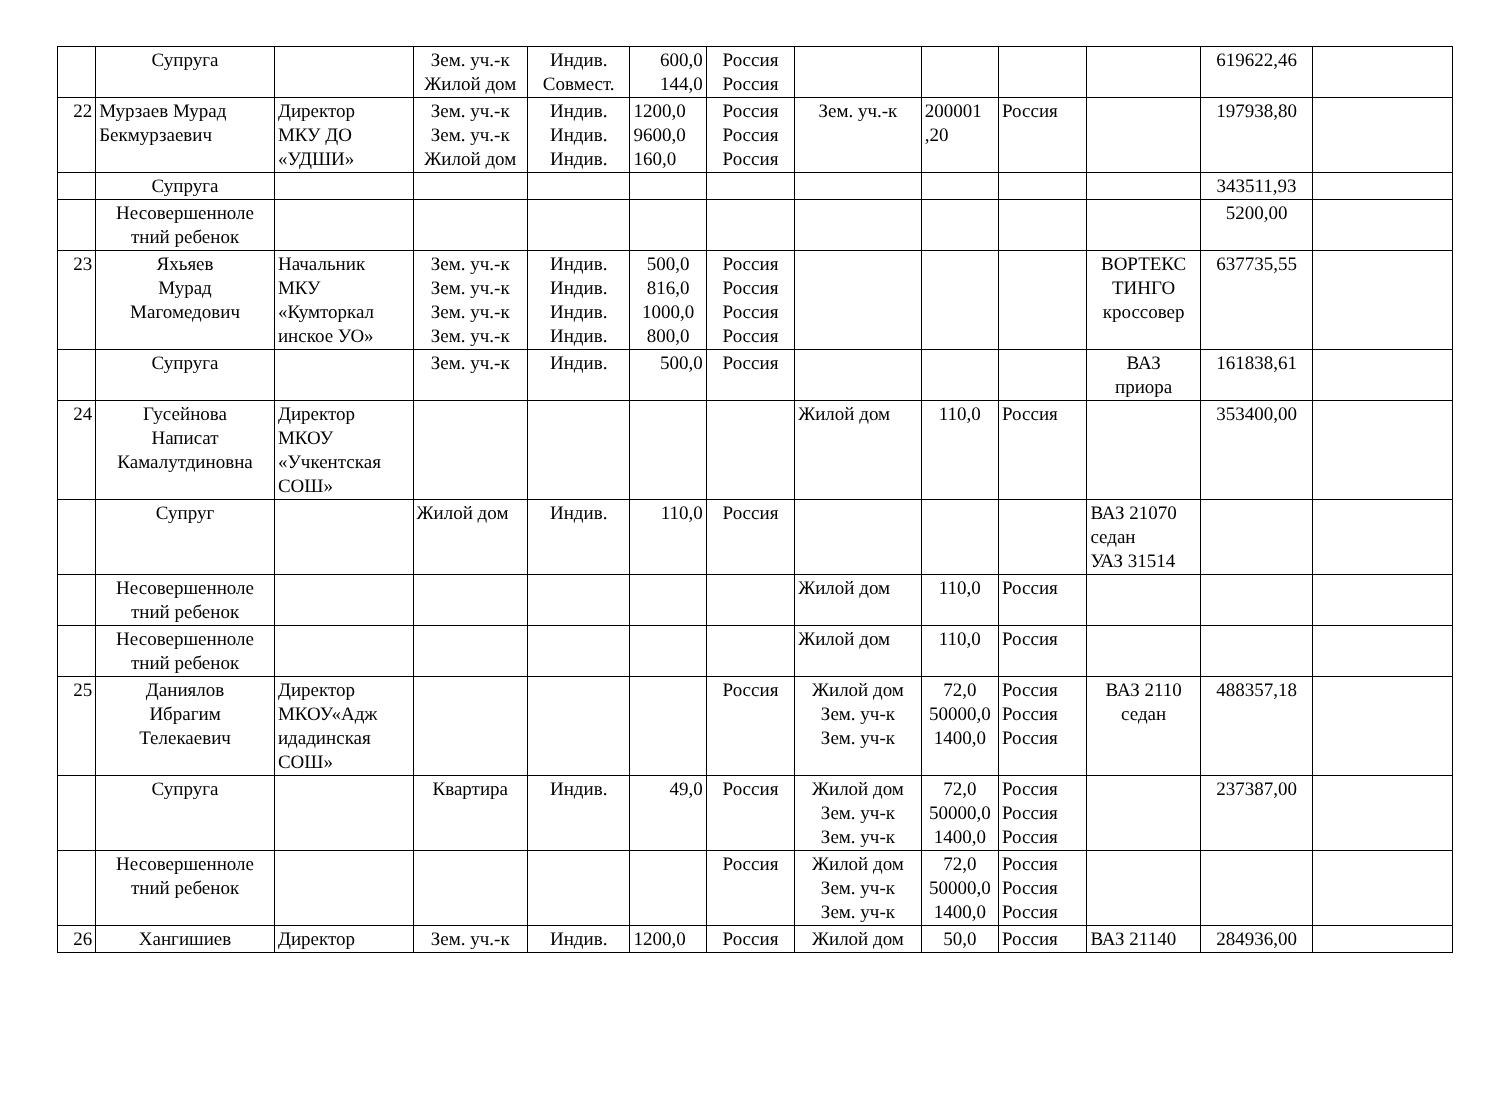| | Супруга | | Зем. уч.-к Жилой дом | Индив. Совмест. | 600,0 144,0 | Россия Россия | | | | | 619622,46 | |
| 22 | Мурзаев Мурад Бекмурзаевич | Директор МКУ ДО «УДШИ» | Зем. уч.-к Зем. уч.-к Жилой дом | Индив. Индив. Индив. | 1200,0 9600,0 160,0 | Россия Россия Россия | Зем. уч.-к | 200001 ,20 | Россия | | 197938,80 | |
| | Супруга | | | | | | | | | | 343511,93 | |
| | Несовершенноле тний ребенок | | | | | | | | | | 5200,00 | |
| 23 | Яхьяев Мурад Магомедович | Начальник МКУ «Кумторкал инское УО» | Зем. уч.-к Зем. уч.-к Зем. уч.-к Зем. уч.-к | Индив. Индив. Индив. Индив. | 500,0 816,0 1000,0 800,0 | Россия Россия Россия Россия | | | | ВОРТЕКС ТИНГО кроссовер | 637735,55 | |
| | Супруга | | Зем. уч.-к | Индив. | 500,0 | Россия | | | | ВАЗ приора | 161838,61 | |
| 24 | Гусейнова Написат Камалутдиновна | Директор МКОУ «Учкентская СОШ» | | | | | Жилой дом | 110,0 | Россия | | 353400,00 | |
| | Супруг | | Жилой дом | Индив. | 110,0 | Россия | | | | ВАЗ 21070 седан УАЗ 31514 | | |
| | Несовершенноле тний ребенок | | | | | | Жилой дом | 110,0 | Россия | | | |
| | Несовершенноле тний ребенок | | | | | | Жилой дом | 110,0 | Россия | | | |
| 25 | Даниялов Ибрагим Телекаевич | Директор МКОУ«Адж идадинская СОШ» | | | | Россия | Жилой дом Зем. уч-к Зем. уч-к | 72,0 50000,0 1400,0 | Россия Россия Россия | ВАЗ 2110 седан | 488357,18 | |
| | Супруга | | Квартира | Индив. | 49,0 | Россия | Жилой дом Зем. уч-к Зем. уч-к | 72,0 50000,0 1400,0 | Россия Россия Россия | | 237387,00 | |
| | Несовершенноле тний ребенок | | | | | Россия | Жилой дом Зем. уч-к Зем. уч-к | 72,0 50000,0 1400,0 | Россия Россия Россия | | | |
| 26 | Хангишиев | Директор | Зем. уч.-к | Индив. | 1200,0 | Россия | Жилой дом | 50,0 | Россия | ВАЗ 21140 | 284936,00 | |